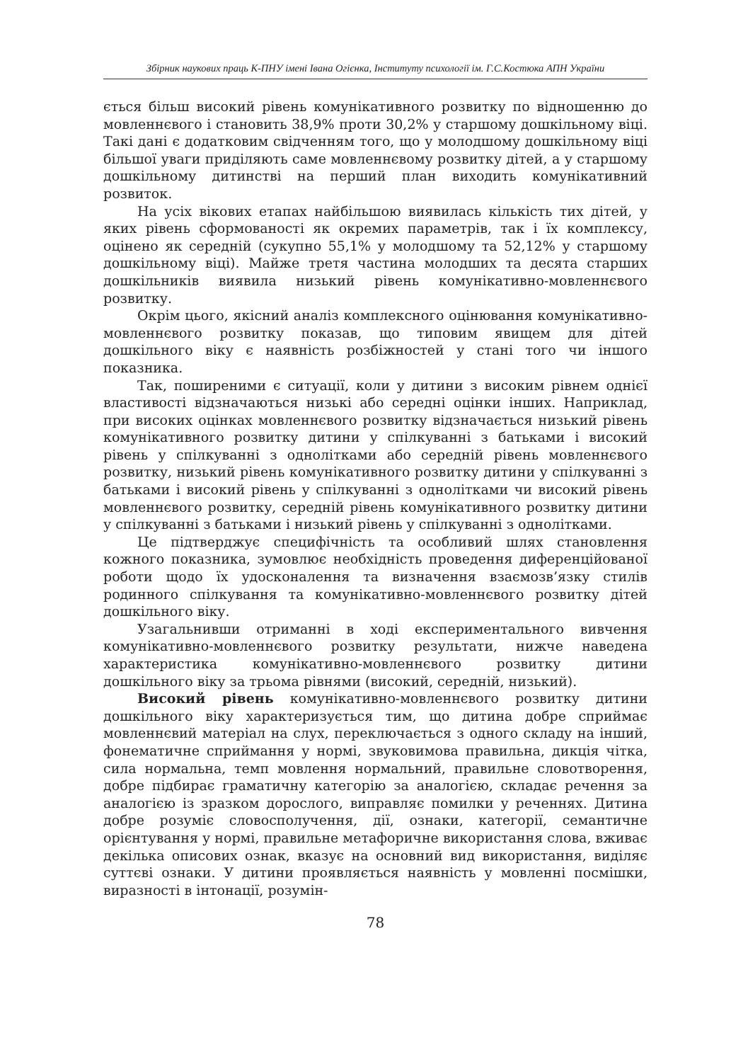Збірник наукових праць К-ПНУ імені Івана Огієнка, Інституту психології ім. Г.С.Костюка АПН України
ється більш високий рівень комунікативного розвитку по відно­шенню до мовленнєвого і становить 38,9% проти 30,2% у стар­шому дошкільному віці. Такі дані є додатковим свідченням того, що у молодшому дошкільному віці більшої уваги приділяють саме мовленнєвому розвитку дітей, а у старшому дошкільному дитинстві на перший план виходить комунікативний розвиток.
На усіх вікових етапах найбільшою виявилась кількість тих дітей, у яких рівень сформованості як окремих параметрів, так і їх комплексу, оцінено як середній (сукупно 55,1% у молодшому та 52,12% у старшому дошкільному віці). Майже третя частина молодших та десята старших дошкільників виявила низький рі­вень комунікативно-мовленнєвого розвитку.
Окрім цього, якісний аналіз комплексного оцінювання комунікативно-мовленнєвого розвитку показав, що типовим явищем для дітей дошкільного віку є наявність розбіжностей у стані того чи іншого показника.
Так, поширеними є ситуації, коли у дитини з високим рів­нем однієї властивості відзначаються низькі або середні оцінки інших. Наприклад, при високих оцінках мовленнєвого розвитку відзначається низький рівень комунікативного розвитку дитини у спілкуванні з батьками і високий рівень у спілкуванні з од­нолітками або середній рівень мовленнєвого розвитку, низький рівень комунікативного розвитку дитини у спілкуванні з бать­ками і високий рівень у спілкуванні з однолітками чи високий рівень мовленнєвого розвитку, середній рівень комунікативного розвитку дитини у спілкуванні з батьками і низький рівень у спілкуванні з однолітками.
Це підтверджує специфічність та особливий шлях станов­лення кожного показника, зумовлює необхідність проведення диференційованої роботи щодо їх удосконалення та визначення взаємозв’язку стилів родинного спілкування та комунікативно-мовленнєвого розвитку дітей дошкільного віку.
Узагальнивши отриманні в ході експериментального вивчення комунікативно-мовленнєвого розвитку результати, нижче наведе­на характеристика комунікативно-мовленнєвого розвитку дитини дошкільного віку за трьома рівнями (високий, середній, низький).
Високий рівень комунікативно-мовленнєвого розвитку ди­тини дошкільного віку характеризується тим, що дитина добре сприймає мовленнєвий матеріал на слух, переключається з одно­го складу на інший, фонематичне сприймання у нормі, звукови­мова правильна, дикція чітка, сила нормальна, темп мовлення нормальний, правильне словотворення, добре підбирає грама­тичну категорію за аналогією, складає речення за аналогією із зразком дорослого, виправляє помилки у реченнях. Дитина до­бре розуміє словосполучення, дії, ознаки, категорії, семантич­не орієнтування у нормі, правильне метафоричне використання слова, вживає декілька описових ознак, вказує на основний вид використання, виділяє суттєві ознаки. У дитини проявляється наявність у мовленні посмішки, виразності в інтонації, розумін-
78